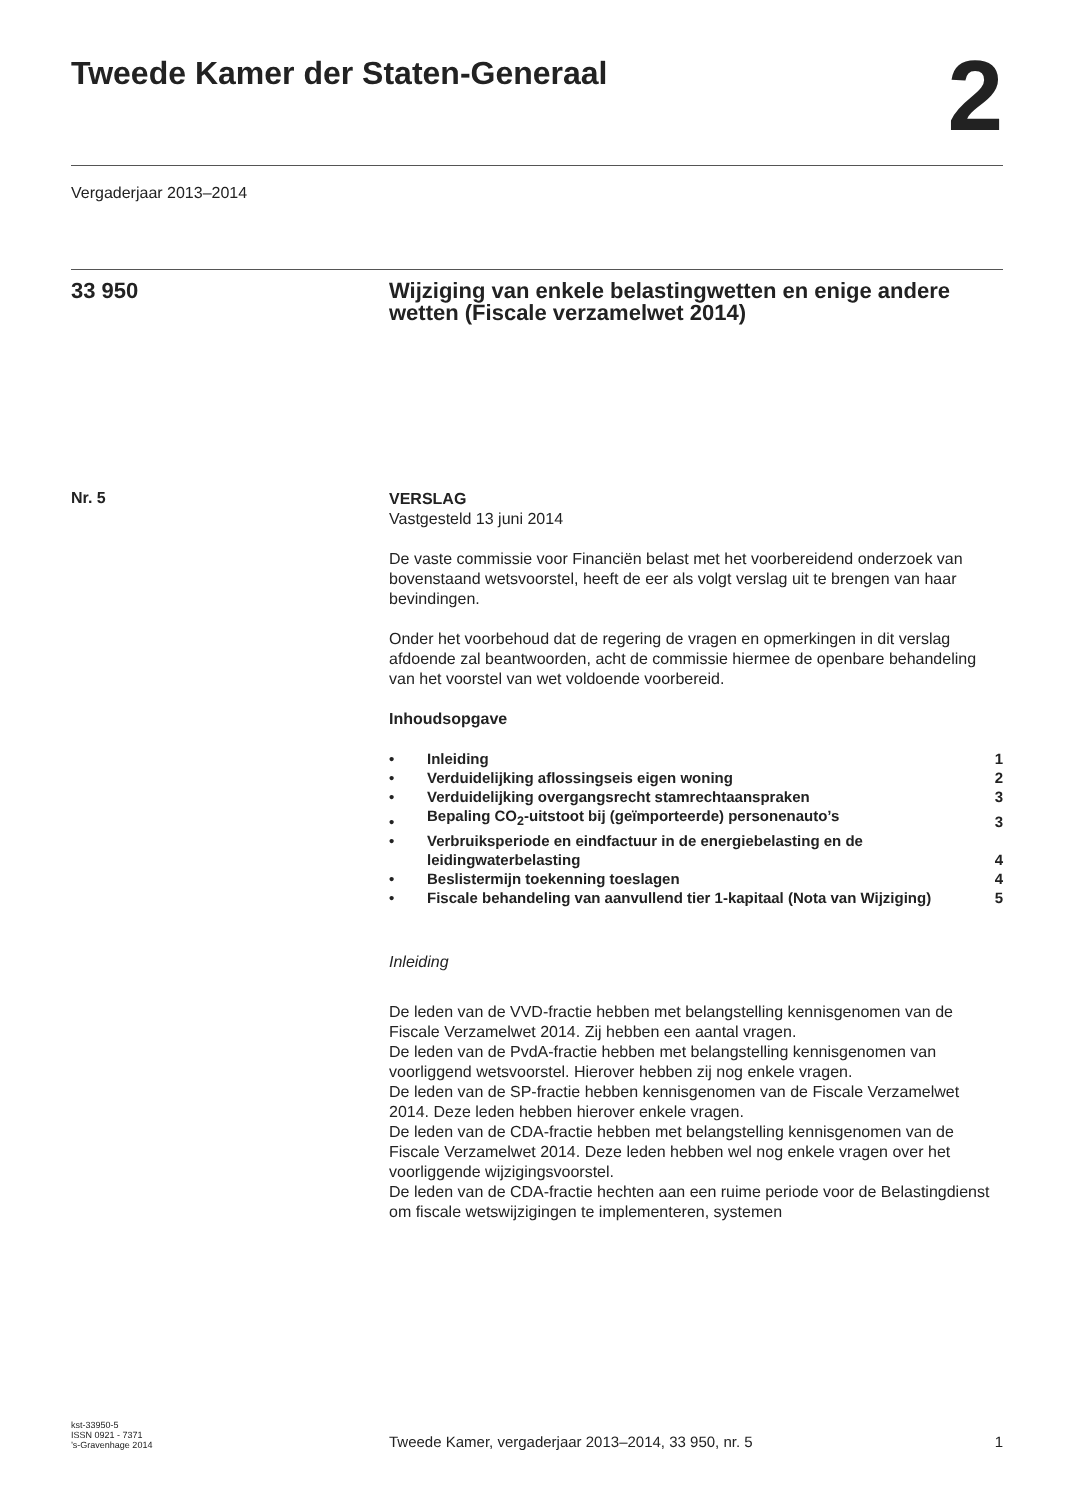Tweede Kamer der Staten-Generaal
2
Vergaderjaar 2013–2014
33 950 Wijziging van enkele belastingwetten en enige andere wetten (Fiscale verzamelwet 2014)
Nr. 5
VERSLAG
Vastgesteld 13 juni 2014
De vaste commissie voor Financiën belast met het voorbereidend onderzoek van bovenstaand wetsvoorstel, heeft de eer als volgt verslag uit te brengen van haar bevindingen.
Onder het voorbehoud dat de regering de vragen en opmerkingen in dit verslag afdoende zal beantwoorden, acht de commissie hiermee de openbare behandeling van het voorstel van wet voldoende voorbereid.
Inhoudsopgave
| • | Inleiding | 1 |
| • | Verduidelijking aflossingseis eigen woning | 2 |
| • | Verduidelijking overgangsrecht stamrechtaanspraken | 3 |
| • | Bepaling CO<sub>2</sub>-uitstoot bij (geïmporteerde) personenauto’s | 3 |
| • | Verbruiksperiode en eindfactuur in de energiebelasting en de leidingwaterbelasting | 4 |
| • | Beslistermijn toekenning toeslagen | 4 |
| • | Fiscale behandeling van aanvullend tier 1-kapitaal (Nota van Wijziging) | 5 |
Inleiding
De leden van de VVD-fractie hebben met belangstelling kennisgenomen van de Fiscale Verzamelwet 2014. Zij hebben een aantal vragen.
De leden van de PvdA-fractie hebben met belangstelling kennisgenomen van voorliggend wetsvoorstel. Hierover hebben zij nog enkele vragen.
De leden van de SP-fractie hebben kennisgenomen van de Fiscale Verzamelwet 2014. Deze leden hebben hierover enkele vragen.
De leden van de CDA-fractie hebben met belangstelling kennisgenomen van de Fiscale Verzamelwet 2014. Deze leden hebben wel nog enkele vragen over het voorliggende wijzigingsvoorstel.
De leden van de CDA-fractie hechten aan een ruime periode voor de Belastingdienst om fiscale wetswijzigingen te implementeren, systemen
kst-33950-5
ISSN 0921 - 7371
’s-Gravenhage 2014
Tweede Kamer, vergaderjaar 2013–2014, 33 950, nr. 5
1